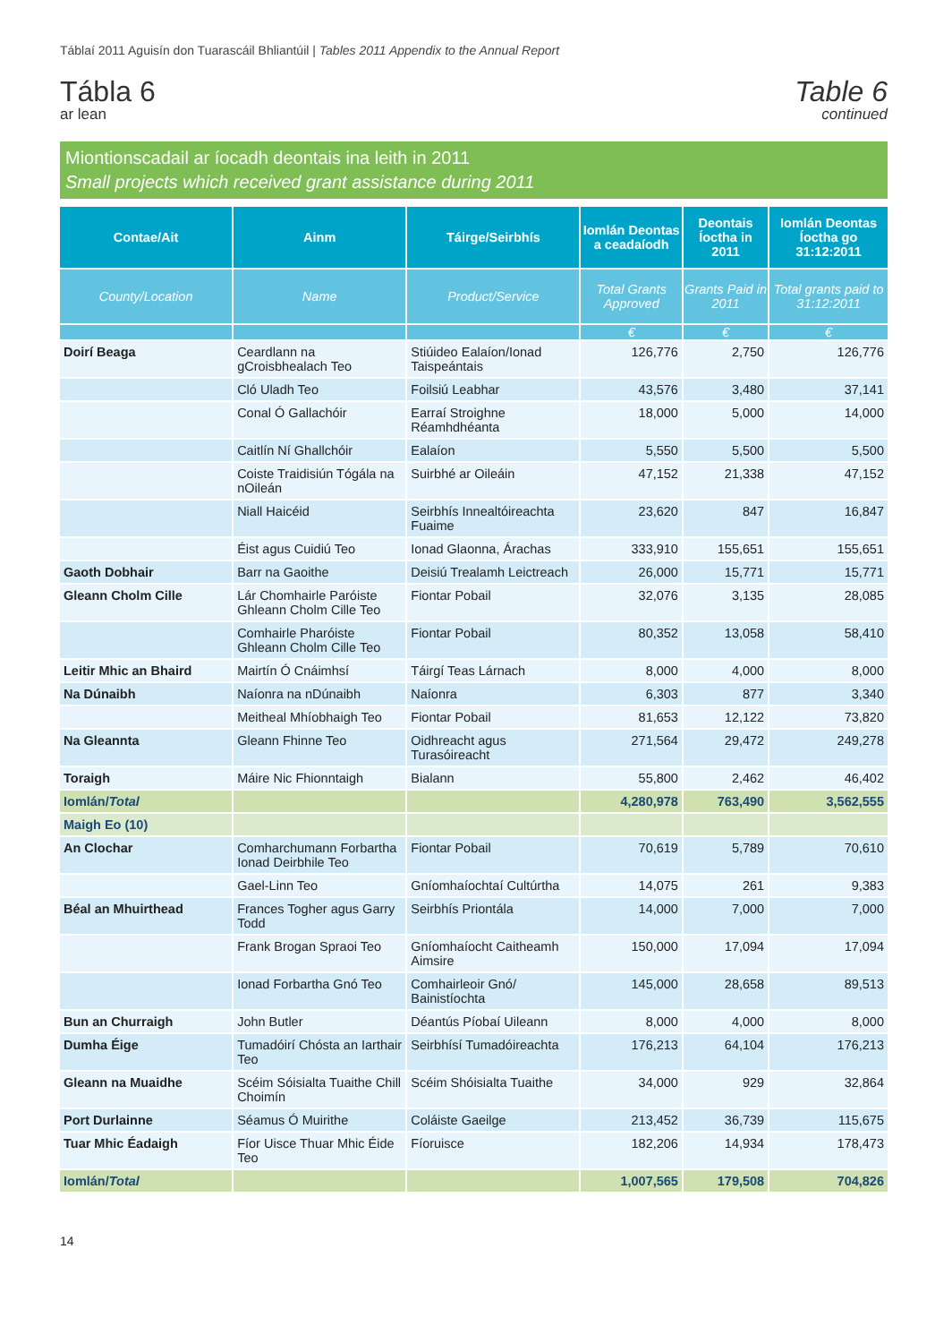Táblaí 2011 Aguisín don Tuarascáil Bhliantúil | Tables 2011 Appendix to the Annual Report
Tábla 6
ar lean
Table 6
continued
Miontionscadail ar íocadh deontais ina leith in 2011
Small projects which received grant assistance during 2011
| Contae/Ait | Ainm | Táirge/Seirbhís | Iomlán Deontas a ceadaíodh | Deontais Íoctha in 2011 | Iomlán Deontas Íoctha go 31:12:2011 |
| --- | --- | --- | --- | --- | --- |
| County/Location | Name | Product/Service | Total Grants Approved | Grants Paid in 2011 | Total grants paid to 31:12:2011 |
| | | | € | € | € |
| Doirí Beaga | Ceardlann na gCroisbhealach Teo | Stiúideo Ealaíon/Ionad Taispeántais | 126,776 | 2,750 | 126,776 |
| | Cló Uladh Teo | Foilsiú Leabhar | 43,576 | 3,480 | 37,141 |
| | Conal Ó Gallachóir | Earraí Stroighne Réamhdhéanta | 18,000 | 5,000 | 14,000 |
| | Caitlín Ní Ghallchóir | Ealaíon | 5,550 | 5,500 | 5,500 |
| | Coiste Traidisiún Tógála na nOileán | Suirbhé ar Oileáin | 47,152 | 21,338 | 47,152 |
| | Niall Haicéid | Seirbhís Innealtóireachta Fuaime | 23,620 | 847 | 16,847 |
| | Éist agus Cuidiú Teo | Ionad Glaonna, Árachas | 333,910 | 155,651 | 155,651 |
| Gaoth Dobhair | Barr na Gaoithe | Deisiú Trealamh Leictreach | 26,000 | 15,771 | 15,771 |
| Gleann Cholm Cille | Lár Chomhairle Paróiste Ghleann Cholm Cille Teo | Fiontar Pobail | 32,076 | 3,135 | 28,085 |
| | Comhairle Pharóiste Ghleann Cholm Cille Teo | Fiontar Pobail | 80,352 | 13,058 | 58,410 |
| Leitir Mhic an Bhaird | Mairtín Ó Cnáimhsí | Táirgí Teas Lárnach | 8,000 | 4,000 | 8,000 |
| Na Dúnaibh | Naíonra na nDúnaibh | Naíonra | 6,303 | 877 | 3,340 |
| | Meitheal Mhíobhaigh Teo | Fiontar Pobail | 81,653 | 12,122 | 73,820 |
| Na Gleannta | Gleann Fhinne Teo | Oidhreacht agus Turasóireacht | 271,564 | 29,472 | 249,278 |
| Toraigh | Máire Nic Fhionntaigh | Bialann | 55,800 | 2,462 | 46,402 |
| Iomlán/ Total | | | 4,280,978 | 763,490 | 3,562,555 |
| Maigh Eo (10) | | | | | |
| An Clochar | Comharchumann Forbartha Ionad Deirbhile Teo | Fiontar Pobail | 70,619 | 5,789 | 70,610 |
| | Gael-Linn Teo | Gníomhaíochtaí Cultúrtha | 14,075 | 261 | 9,383 |
| Béal an Mhuirthead | Frances Togher agus Garry Todd | Seirbhís Priontála | 14,000 | 7,000 | 7,000 |
| | Frank Brogan Spraoi Teo | Gníomhaíocht Caitheamh Aimsire | 150,000 | 17,094 | 17,094 |
| | Ionad Forbartha Gnó Teo | Comhairleoir Gnó/ Bainistíochta | 145,000 | 28,658 | 89,513 |
| Bun an Churraigh | John Butler | Déantús Píobaí Uileann | 8,000 | 4,000 | 8,000 |
| Dumha Éige | Tumadóirí Chósta an Iarthair Teo | Seirbhísí Tumadóireachta | 176,213 | 64,104 | 176,213 |
| Gleann na Muaidhe | Scéim Sóisialta Tuaithe Chill Choimín | Scéim Shóisialta Tuaithe | 34,000 | 929 | 32,864 |
| Port Durlainne | Séamus Ó Muirithe | Coláiste Gaeilge | 213,452 | 36,739 | 115,675 |
| Tuar Mhic Éadaigh | Fíor Uisce Thuar Mhic Éide Teo | Fíoruisce | 182,206 | 14,934 | 178,473 |
| Iomlán/ Total | | | 1,007,565 | 179,508 | 704,826 |
14